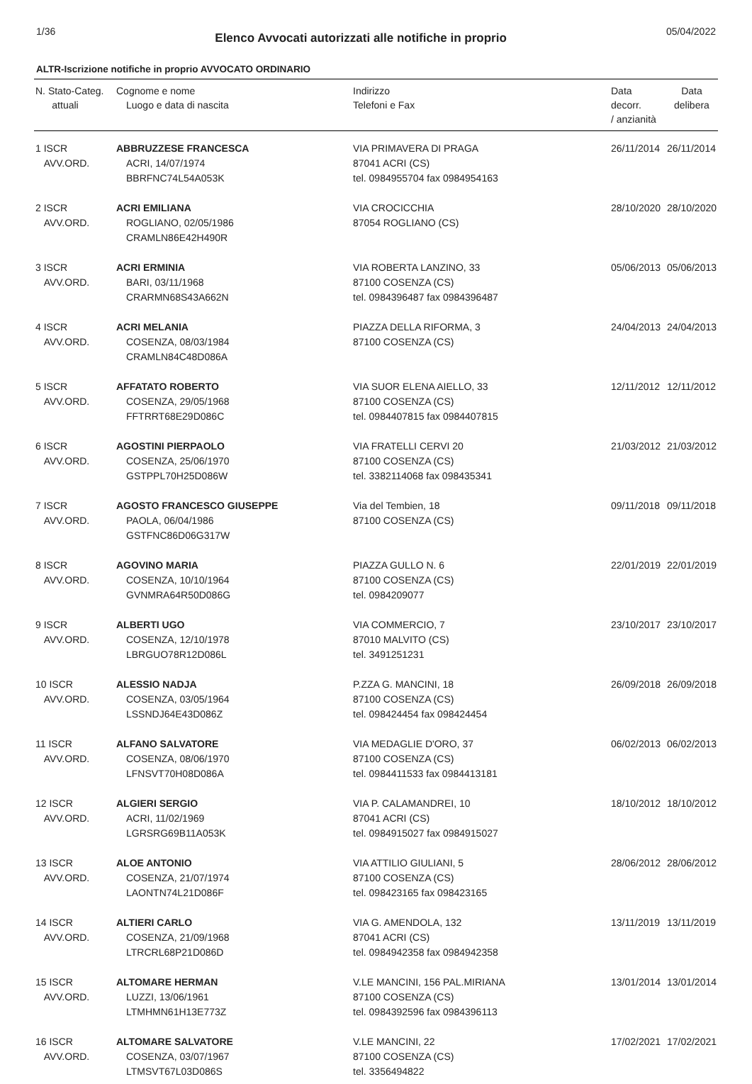1/36
Elenco Avvocati autorizzati alle notifiche in proprio
05/04/2022
ALTR-Iscrizione notifiche in proprio AVVOCATO ORDINARIO
| N. Stato-Categ. attuali | Cognome e nome Luogo e data di nascita | Indirizzo Telefoni e Fax | Data decorr. / anzianità | Data delibera |
| --- | --- | --- | --- | --- |
| 1 ISCR AVV.ORD. | ABBRUZZESE FRANCESCA ACRI, 14/07/1974 BBRFNC74L54A053K | VIA PRIMAVERA DI PRAGA 87041 ACRI (CS) tel. 0984955704 fax 0984954163 | 26/11/2014 | 26/11/2014 |
| 2 ISCR AVV.ORD. | ACRI EMILIANA ROGLIANO, 02/05/1986 CRAMLN86E42H490R | VIA CROCICCHIA 87054 ROGLIANO (CS) | 28/10/2020 | 28/10/2020 |
| 3 ISCR AVV.ORD. | ACRI ERMINIA BARI, 03/11/1968 CRARMN68S43A662N | VIA ROBERTA LANZINO, 33 87100 COSENZA (CS) tel. 0984396487 fax 0984396487 | 05/06/2013 | 05/06/2013 |
| 4 ISCR AVV.ORD. | ACRI MELANIA COSENZA, 08/03/1984 CRAMLN84C48D086A | PIAZZA DELLA RIFORMA, 3 87100 COSENZA (CS) | 24/04/2013 | 24/04/2013 |
| 5 ISCR AVV.ORD. | AFFATATO ROBERTO COSENZA, 29/05/1968 FFTRRT68E29D086C | VIA SUOR ELENA AIELLO, 33 87100 COSENZA (CS) tel. 0984407815 fax 0984407815 | 12/11/2012 | 12/11/2012 |
| 6 ISCR AVV.ORD. | AGOSTINI PIERPAOLO COSENZA, 25/06/1970 GSTPPL70H25D086W | VIA FRATELLI CERVI 20 87100 COSENZA (CS) tel. 3382114068 fax 098435341 | 21/03/2012 | 21/03/2012 |
| 7 ISCR AVV.ORD. | AGOSTO FRANCESCO GIUSEPPE PAOLA, 06/04/1986 GSTFNC86D06G317W | Via del Tembien, 18 87100 COSENZA (CS) | 09/11/2018 | 09/11/2018 |
| 8 ISCR AVV.ORD. | AGOVINO MARIA COSENZA, 10/10/1964 GVNMRA64R50D086G | PIAZZA GULLO N. 6 87100 COSENZA (CS) tel. 0984209077 | 22/01/2019 | 22/01/2019 |
| 9 ISCR AVV.ORD. | ALBERTI UGO COSENZA, 12/10/1978 LBRGUO78R12D086L | VIA COMMERCIO, 7 87010 MALVITO (CS) tel. 3491251231 | 23/10/2017 | 23/10/2017 |
| 10 ISCR AVV.ORD. | ALESSIO NADJA COSENZA, 03/05/1964 LSSNDJ64E43D086Z | P.ZZA G. MANCINI, 18 87100 COSENZA (CS) tel. 098424454 fax 098424454 | 26/09/2018 | 26/09/2018 |
| 11 ISCR AVV.ORD. | ALFANO SALVATORE COSENZA, 08/06/1970 LFNSVT70H08D086A | VIA MEDAGLIE D'ORO, 37 87100 COSENZA (CS) tel. 0984411533 fax 0984413181 | 06/02/2013 | 06/02/2013 |
| 12 ISCR AVV.ORD. | ALGIERI SERGIO ACRI, 11/02/1969 LGRSRG69B11A053K | VIA P. CALAMANDREI, 10 87041 ACRI (CS) tel. 0984915027 fax 0984915027 | 18/10/2012 | 18/10/2012 |
| 13 ISCR AVV.ORD. | ALOE ANTONIO COSENZA, 21/07/1974 LAONTN74L21D086F | VIA ATTILIO GIULIANI, 5 87100 COSENZA (CS) tel. 098423165 fax 098423165 | 28/06/2012 | 28/06/2012 |
| 14 ISCR AVV.ORD. | ALTIERI CARLO COSENZA, 21/09/1968 LTRCRL68P21D086D | VIA G. AMENDOLA, 132 87041 ACRI (CS) tel. 0984942358 fax 0984942358 | 13/11/2019 | 13/11/2019 |
| 15 ISCR AVV.ORD. | ALTOMARE HERMAN LUZZI, 13/06/1961 LTMHMN61H13E773Z | V.LE MANCINI, 156 PAL.MIRIANA 87100 COSENZA (CS) tel. 0984392596 fax 0984396113 | 13/01/2014 | 13/01/2014 |
| 16 ISCR AVV.ORD. | ALTOMARE SALVATORE COSENZA, 03/07/1967 LTMSVT67L03D086S | V.LE MANCINI, 22 87100 COSENZA (CS) tel. 3356494822 | 17/02/2021 | 17/02/2021 |